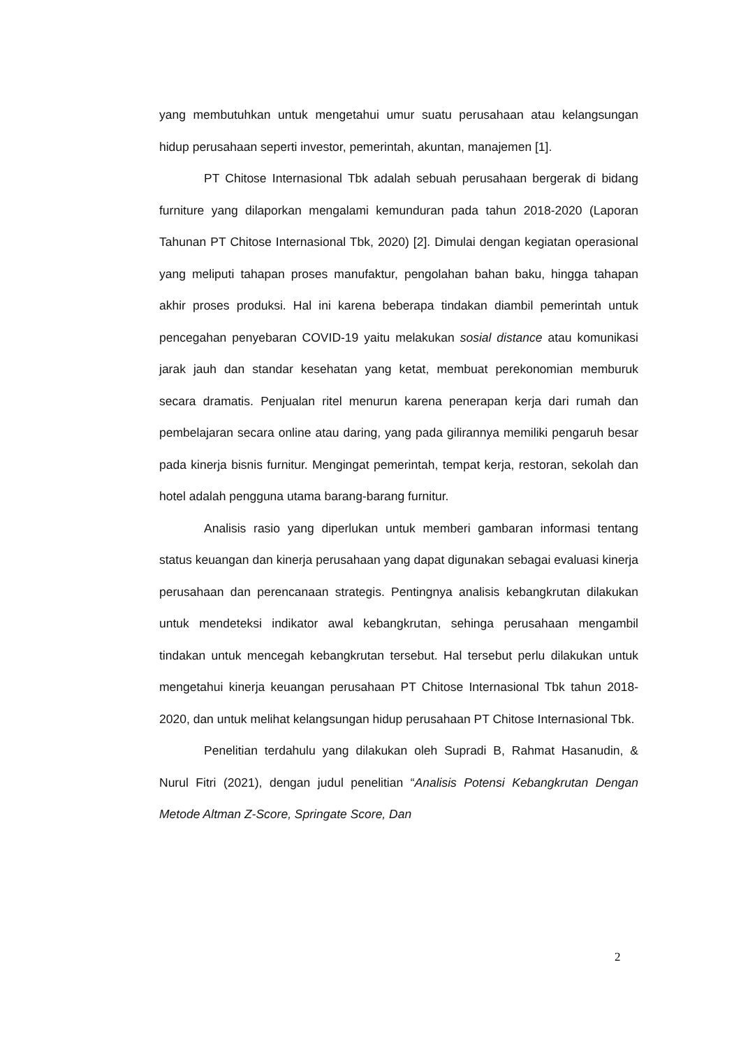yang membutuhkan untuk mengetahui umur suatu perusahaan atau kelangsungan hidup perusahaan seperti investor, pemerintah, akuntan, manajemen [1].
PT Chitose Internasional Tbk adalah sebuah perusahaan bergerak di bidang furniture yang dilaporkan mengalami kemunduran pada tahun 2018-2020 (Laporan Tahunan PT Chitose Internasional Tbk, 2020) [2]. Dimulai dengan kegiatan operasional yang meliputi tahapan proses manufaktur, pengolahan bahan baku, hingga tahapan akhir proses produksi. Hal ini karena beberapa tindakan diambil pemerintah untuk pencegahan penyebaran COVID-19 yaitu melakukan sosial distance atau komunikasi jarak jauh dan standar kesehatan yang ketat, membuat perekonomian memburuk secara dramatis. Penjualan ritel menurun karena penerapan kerja dari rumah dan pembelajaran secara online atau daring, yang pada gilirannya memiliki pengaruh besar pada kinerja bisnis furnitur. Mengingat pemerintah, tempat kerja, restoran, sekolah dan hotel adalah pengguna utama barang-barang furnitur.
Analisis rasio yang diperlukan untuk memberi gambaran informasi tentang status keuangan dan kinerja perusahaan yang dapat digunakan sebagai evaluasi kinerja perusahaan dan perencanaan strategis. Pentingnya analisis kebangkrutan dilakukan untuk mendeteksi indikator awal kebangkrutan, sehinga perusahaan mengambil tindakan untuk mencegah kebangkrutan tersebut. Hal tersebut perlu dilakukan untuk mengetahui kinerja keuangan perusahaan PT Chitose Internasional Tbk tahun 2018-2020, dan untuk melihat kelangsungan hidup perusahaan PT Chitose Internasional Tbk.
Penelitian terdahulu yang dilakukan oleh Supradi B, Rahmat Hasanudin, & Nurul Fitri (2021), dengan judul penelitian “Analisis Potensi Kebangkrutan Dengan Metode Altman Z-Score, Springate Score, Dan
2